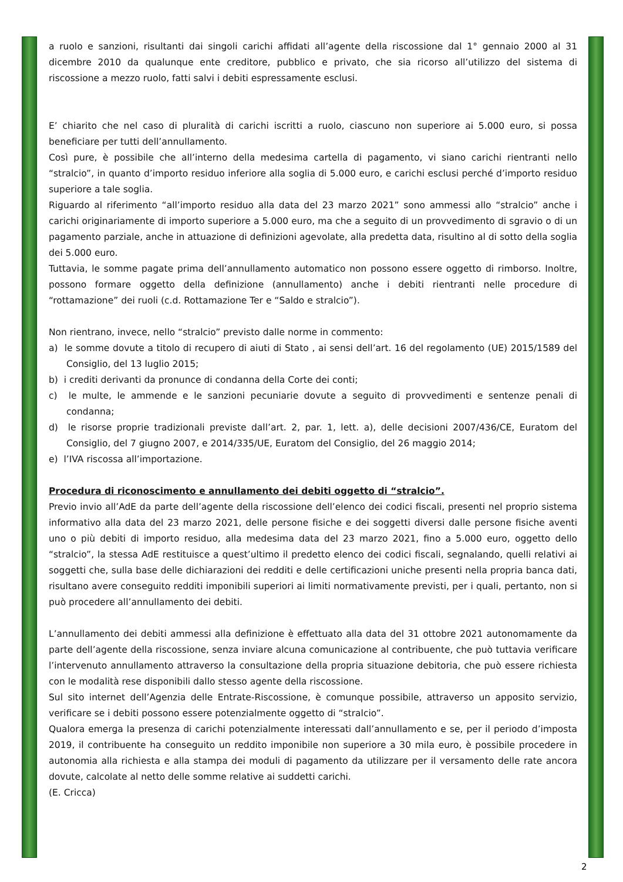a ruolo e sanzioni, risultanti dai singoli carichi affidati all’agente della riscossione dal 1° gennaio 2000 al 31 dicembre 2010 da qualunque ente creditore, pubblico e privato, che sia ricorso all’utilizzo del sistema di riscossione a mezzo ruolo, fatti salvi i debiti espressamente esclusi.
E’ chiarito che nel caso di pluralità di carichi iscritti a ruolo, ciascuno non superiore ai 5.000 euro, si possa beneficiare per tutti dell’annullamento.
Così pure, è possibile che all’interno della medesima cartella di pagamento, vi siano carichi rientranti nello “stralcio”, in quanto d’importo residuo inferiore alla soglia di 5.000 euro, e carichi esclusi perché d’importo residuo superiore a tale soglia.
Riguardo al riferimento “all’importo residuo alla data del 23 marzo 2021” sono ammessi allo “stralcio” anche i carichi originariamente di importo superiore a 5.000 euro, ma che a seguito di un provvedimento di sgravio o di un pagamento parziale, anche in attuazione di definizioni agevolate, alla predetta data, risultino al di sotto della soglia dei 5.000 euro.
Tuttavia, le somme pagate prima dell’annullamento automatico non possono essere oggetto di rimborso. Inoltre, possono formare oggetto della definizione (annullamento) anche i debiti rientranti nelle procedure di “rottamazione” dei ruoli (c.d. Rottamazione Ter e “Saldo e stralcio”).
Non rientrano, invece, nello “stralcio” previsto dalle norme in commento:
a) le somme dovute a titolo di recupero di aiuti di Stato , ai sensi dell’art. 16 del regolamento (UE) 2015/1589 del Consiglio, del 13 luglio 2015;
b) i crediti derivanti da pronunce di condanna della Corte dei conti;
c) le multe, le ammende e le sanzioni pecuniarie dovute a seguito di provvedimenti e sentenze penali di condanna;
d) le risorse proprie tradizionali previste dall’art. 2, par. 1, lett. a), delle decisioni 2007/436/CE, Euratom del Consiglio, del 7 giugno 2007, e 2014/335/UE, Euratom del Consiglio, del 26 maggio 2014;
e) l’IVA riscossa all’importazione.
Procedura di riconoscimento e annullamento dei debiti oggetto di “stralcio”.
Previo invio all’AdE da parte dell’agente della riscossione dell’elenco dei codici fiscali, presenti nel proprio sistema informativo alla data del 23 marzo 2021, delle persone fisiche e dei soggetti diversi dalle persone fisiche aventi uno o più debiti di importo residuo, alla medesima data del 23 marzo 2021, fino a 5.000 euro, oggetto dello “stralcio”, la stessa AdE restituisce a quest’ultimo il predetto elenco dei codici fiscali, segnalando, quelli relativi ai soggetti che, sulla base delle dichiarazioni dei redditi e delle certificazioni uniche presenti nella propria banca dati, risultano avere conseguito redditi imponibili superiori ai limiti normativamente previsti, per i quali, pertanto, non si può procedere all’annullamento dei debiti.
L’annullamento dei debiti ammessi alla definizione è effettuato alla data del 31 ottobre 2021 autonomamente da parte dell’agente della riscossione, senza inviare alcuna comunicazione al contribuente, che può tuttavia verificare l’intervenuto annullamento attraverso la consultazione della propria situazione debitoria, che può essere richiesta con le modalità rese disponibili dallo stesso agente della riscossione.
Sul sito internet dell’Agenzia delle Entrate-Riscossione, è comunque possibile, attraverso un apposito servizio, verificare se i debiti possono essere potenzialmente oggetto di “stralcio”.
Qualora emerga la presenza di carichi potenzialmente interessati dall’annullamento e se, per il periodo d’imposta 2019, il contribuente ha conseguito un reddito imponibile non superiore a 30 mila euro, è possibile procedere in autonomia alla richiesta e alla stampa dei moduli di pagamento da utilizzare per il versamento delle rate ancora dovute, calcolate al netto delle somme relative ai suddetti carichi.
(E. Cricca)
2